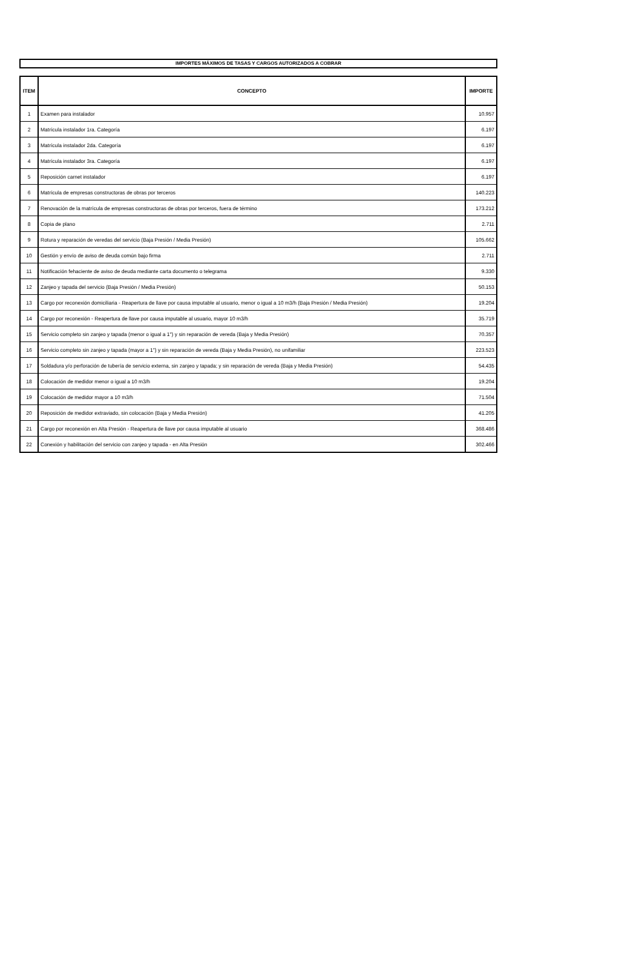IMPORTES MÁXIMOS DE TASAS Y CARGOS AUTORIZADOS A COBRAR
| ITEM | CONCEPTO | IMPORTE |
| --- | --- | --- |
| 1 | Examen para instalador | 10.957 |
| 2 | Matrícula instalador 1ra. Categoría | 6.197 |
| 3 | Matrícula instalador 2da. Categoría | 6.197 |
| 4 | Matrícula instalador 3ra. Categoría | 6.197 |
| 5 | Reposición carnet instalador | 6.197 |
| 6 | Matrícula de empresas constructoras de obras por terceros | 140.223 |
| 7 | Renovación de la matrícula de empresas constructoras de obras por terceros, fuera de término | 173.212 |
| 8 | Copia de plano | 2.711 |
| 9 | Rotura y reparación de veredas del servicio (Baja Presión / Media Presión) | 105.662 |
| 10 | Gestión y envío de aviso de deuda común bajo firma | 2.711 |
| 11 | Notificación fehaciente de aviso de deuda mediante carta documento o telegrama | 9.330 |
| 12 | Zanjeo y tapada del servicio (Baja Presión / Media Presión) | 50.153 |
| 13 | Cargo por reconexión domiciliaria - Reapertura de llave por causa imputable al usuario, menor o igual a 10 m3/h (Baja Presión / Media Presión) | 19.204 |
| 14 | Cargo por reconexión - Reapertura de llave por causa imputable al usuario, mayor 10 m3/h | 35.719 |
| 15 | Servicio completo sin zanjeo y tapada (menor o igual a 1") y sin reparación de vereda (Baja y Media Presión) | 70.357 |
| 16 | Servicio completo sin zanjeo y tapada (mayor a 1") y sin reparación de vereda (Baja y Media Presión), no unifamiliar | 223.523 |
| 17 | Soldadura y/o perforación de tubería de servicio externa, sin zanjeo y tapada; y sin reparación de vereda (Baja y Media Presión) | 54.435 |
| 18 | Colocación de medidor menor o igual a 10 m3/h | 19.204 |
| 19 | Colocación de medidor mayor a 10 m3/h | 71.504 |
| 20 | Reposición de medidor extraviado, sin colocación (Baja y Media Presión) | 41.205 |
| 21 | Cargo por reconexión en Alta Presión - Reapertura de llave por causa imputable al usuario | 368.486 |
| 22 | Conexión y habilitación del servicio con zanjeo y tapada - en Alta Presión | 302.466 |